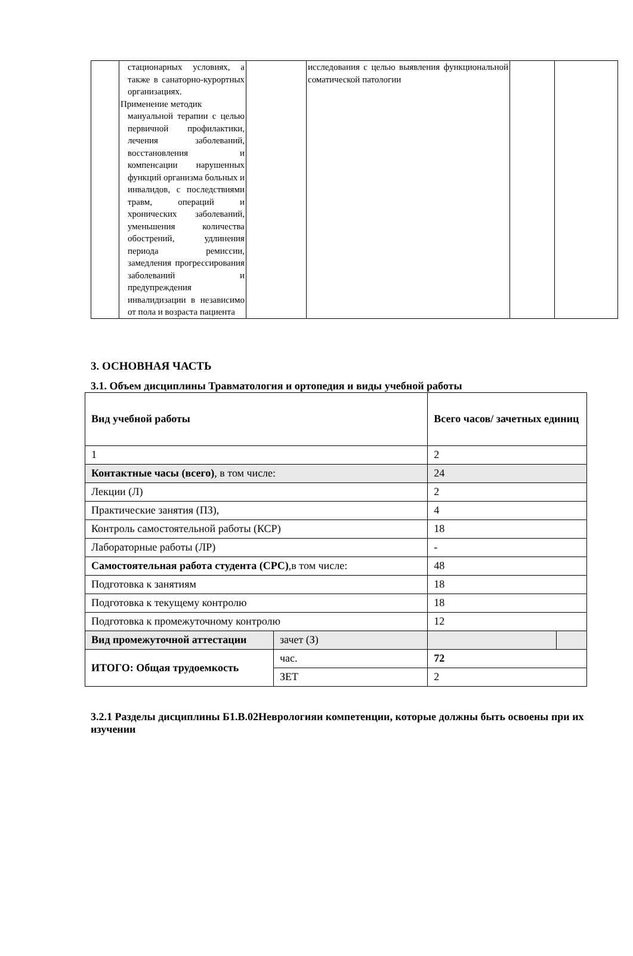| | стационарных условиях, а также в санаторно-курортных организациях. Применение методик мануальной терапии с целью первичной профилактики, лечения заболеваний, восстановления и компенсации нарушенных функций организма больных и инвалидов, с последствиями травм, операций и хронических заболеваний, уменьшения количества обострений, удлинения периода ремиссии, замедления прогрессирования заболеваний и предупреждения инвалидизации в независимо от пола и возраста пациента | | исследования с целью выявления функциональной соматической патологии | | |
3. ОСНОВНАЯ ЧАСТЬ
3.1. Объем дисциплины Травматология и ортопедия и виды учебной работы
| Вид учебной работы | | Всего часов/ зачетных единиц | |
| 1 | | 2 | |
| Контактные часы (всего) , в том числе: | | 24 | |
| Лекции (Л) | | 2 | |
| Практические занятия (ПЗ), | | 4 | |
| Контроль самостоятельной работы (КСР) | | 18 | |
| Лабораторные работы (ЛР) | | - | |
| Самостоятельная работа студента (СРС) ,в том числе: | | 48 | |
| Подготовка к занятиям | | 18 | |
| Подготовка к текущему контролю | | 18 | |
| Подготовка к промежуточному контролю | | 12 | |
| Вид промежуточной аттестации | зачет (З) | | |
| ИТОГО: Общая трудоемкость | час. | 72 | |
| | ЗЕТ | 2 | |
3.2.1 Разделы дисциплины Б1.В.02Неврологияи компетенции, которые должны быть освоены при их изучении